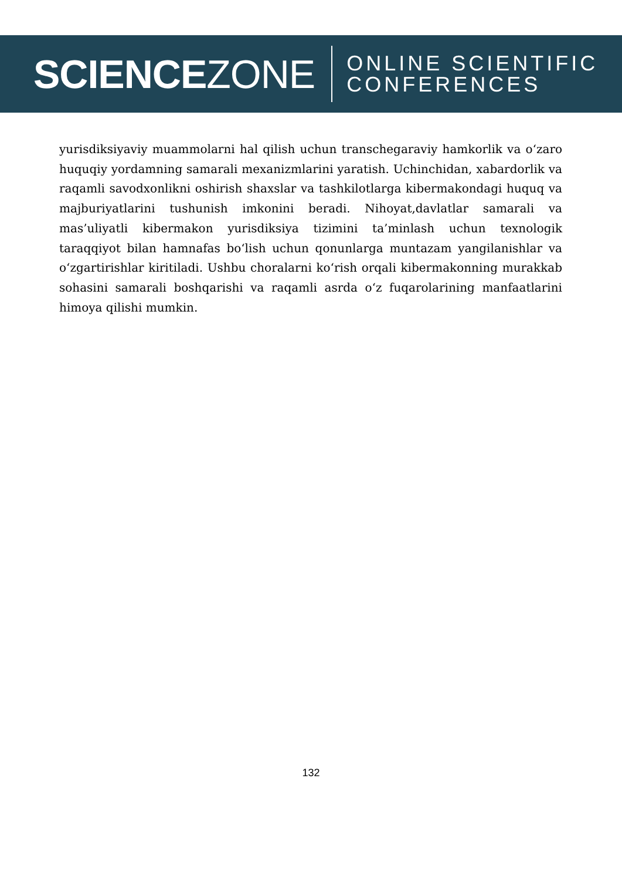SCIENCEZONE
ONLINE SCIENTIFIC
CONFERENCES
yurisdiksiyaviy muammolarni hal qilish uchun transchegaraviy hamkorlik va oʻzaro huquqiy yordamning samarali mexanizmlarini yaratish. Uchinchidan, xabardorlik va raqamli savodxonlikni oshirish shaxslar va tashkilotlarga kibermakondagi huquq va majburiyatlarini tushunish imkonini beradi. Nihoyat,davlatlar samarali va mas’uliyatli kibermakon yurisdiksiya tizimini ta’minlash uchun texnologik taraqqiyot bilan hamnafas boʻlish uchun qonunlarga muntazam yangilanishlar va oʻzgartirishlar kiritiladi. Ushbu choralarni koʻrish orqali kibermakonning murakkab sohasini samarali boshqarishi va raqamli asrda oʻz fuqarolarining manfaatlarini himoya qilishi mumkin.
132